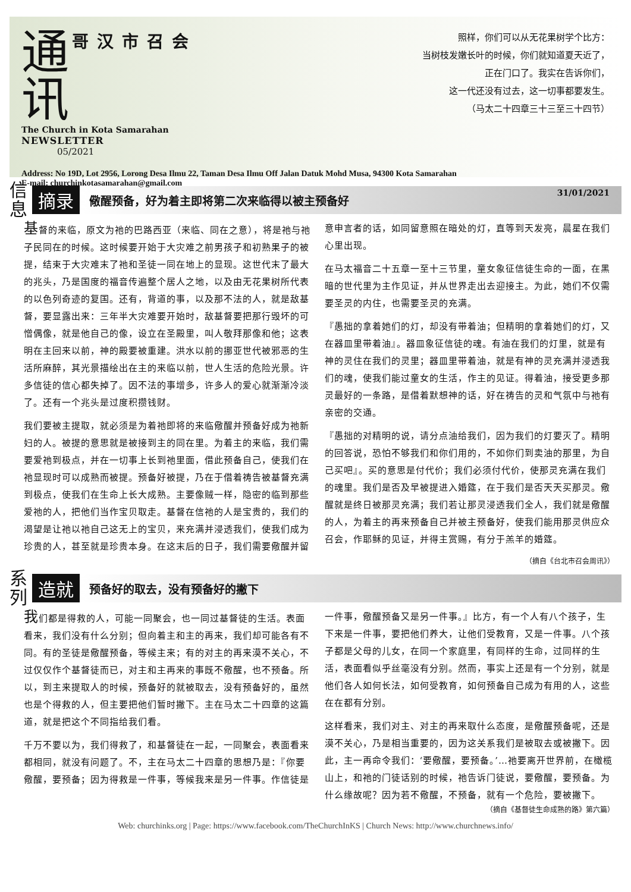通
讯 哥汉市召会
The Church in Kota Samarahan
NEWSLETTER
05/2021
照样，你们可以从无花果树学个比方：
当树枝发嫩长叶的时候，你们就知道夏天近了，
正在门口了。我实在告诉你们，
这一代还没有过去，这一切事都要发生。
（马太二十四章三十三至三十四节）
Address: No 19D, Lot 2956, Lorong Desa Ilmu 22, Taman Desa Ilmu Off Jalan Datuk Mohd Musa, 94300 Kota Samarahan
E-mail: churchinkotasamarahan@gmail.com
31/01/2021
信 息
摘录
儆醒预备，好为着主即将第二次来临得以被主预备好
基督的来临，原文为祂的巴路西亚（来临、同在之意），将是祂与祂子民同在的时候。这时候要开始于大灾难之前男孩子和初熟果子的被提，结束于大灾难末了祂和圣徒一同在地上的显现。这世代末了最大的兆头，乃是国度的福音传遍整个居人之地，以及由无花果树所代表的以色列奇迹的复国。还有，背道的事，以及那不法的人，就是敌基督，要显露出来：三年半大灾难要开始时，敌基督要把那行毁坏的可憎偶像，就是他自己的像，设立在圣殿里，叫人敬拜那像和他；这表明在主回来以前，神的殿要被重建。洪水以前的挪亚世代被邪恶的生活所麻醉，其光景描绘出在主的来临以前，世人生活的危险光景。许多信徒的信心都失掉了。因不法的事增多，许多人的爱心就渐渐冷淡了。还有一个兆头是过度积攒钱财。
我们要被主提取，就必须是为着祂即将的来临儆醒并预备好成为祂新妇的人。被提的意思就是被接到主的同在里。为着主的来临，我们需要爱祂到极点，并在一切事上长到祂里面，借此预备自己，使我们在祂显现时可以成熟而被提。预备好被提，乃在于借着祷告被基督充满到极点，使我们在生命上长大成熟。主要像贼一样，隐密的临到那些爱祂的人，把他们当作宝贝取走。基督在信祂的人是宝贵的，我们的渴望是让祂以祂自己这无上的宝贝，来充满并浸透我们，使我们成为珍贵的人，甚至就是珍贵本身。在这末后的日子，我们需要儆醒并留意申言者的话，如同留意照在暗处的灯，直等到天发亮，晨星在我们心里出现。
在马太福音二十五章一至十三节里，童女象征信徒生命的一面，在黑暗的世代里为主作见证，并从世界走出去迎接主。为此，她们不仅需要圣灵的内住，也需要圣灵的充满。
『愚拙的拿着她们的灯，却没有带着油；但精明的拿着她们的灯，又在器皿里带着油』。器皿象征信徒的魂。有油在我们的灯里，就是有神的灵住在我们的灵里；器皿里带着油，就是有神的灵充满并浸透我们的魂，使我们能过童女的生活，作主的见证。得着油，接受更多那灵最好的一条路，是借着默想神的话，好在祷告的灵和气氛中与祂有亲密的交通。
『愚拙的对精明的说，请分点油给我们，因为我们的灯要灭了。精明的回答说，恐怕不够我们和你们用的，不如你们到卖油的那里，为自己买吧』。买的意思是付代价；我们必须付代价，使那灵充满在我们的魂里。我们是否及早被提进入婚筵，在于我们是否天天买那灵。儆醒就是终日被那灵充满；我们若让那灵浸透我们全人，我们就是儆醒的人，为着主的再来预备自己并被主预备好，使我们能用那灵供应众召会，作耶稣的见证，并得主赏赐，有分于羔羊的婚筵。
（摘自《台北市召会周讯》）
系 列
造就
预备好的取去，没有预备好的撇下
我们都是得救的人，可能一同聚会，也一同过基督徒的生活。表面看来，我们没有什么分别；但向着主和主的再来，我们却可能各有不同。有的圣徒是儆醒预备，等候主来；有的对主的再来漠不关心，不过仅仅作个基督徒而已，对主和主再来的事既不儆醒，也不预备。所以，到主来提取人的时候，预备好的就被取去，没有预备好的，虽然也是个得救的人，但主要把他们暂时撇下。主在马太二十四章的这篇道，就是把这个不同指给我们看。
千万不要以为，我们得救了，和基督徒在一起，一同聚会，表面看来都相同，就没有问题了。不，主在马太二十四章的思想乃是：『你要儆醒，要预备；因为得救是一件事，等候我来是另一件事。作信徒是一件事，儆醒预备又是另一件事。』比方，有一个人有八个孩子，生下来是一件事，要把他们养大，让他们受教育，又是一件事。八个孩子都是父母的儿女，在同一个家庭里，有同样的生命，过同样的生活，表面看似乎丝毫没有分别。然而，事实上还是有一个分别，就是他们各人如何长法，如何受教育，如何预备自己成为有用的人，这些在在都有分别。
这样看来，我们对主、对主的再来取什么态度，是儆醒预备呢，还是漠不关心，乃是相当重要的，因为这关系我们是被取去或被撇下。因此，主一再命令我们：‘要儆醒，要预备。’…祂要离开世界前，在橄榄山上，和祂的门徒话别的时候，祂告诉门徒说，要儆醒，要预备。为什么缘故呢？因为若不儆醒，不预备，就有一个危险，要被撇下。
（摘自《基督徒生命成熟的路》第六篇）
Web: churchinks.org | Page: https://www.facebook.com/TheChurchInKS | Church News: http://www.churchnews.info/